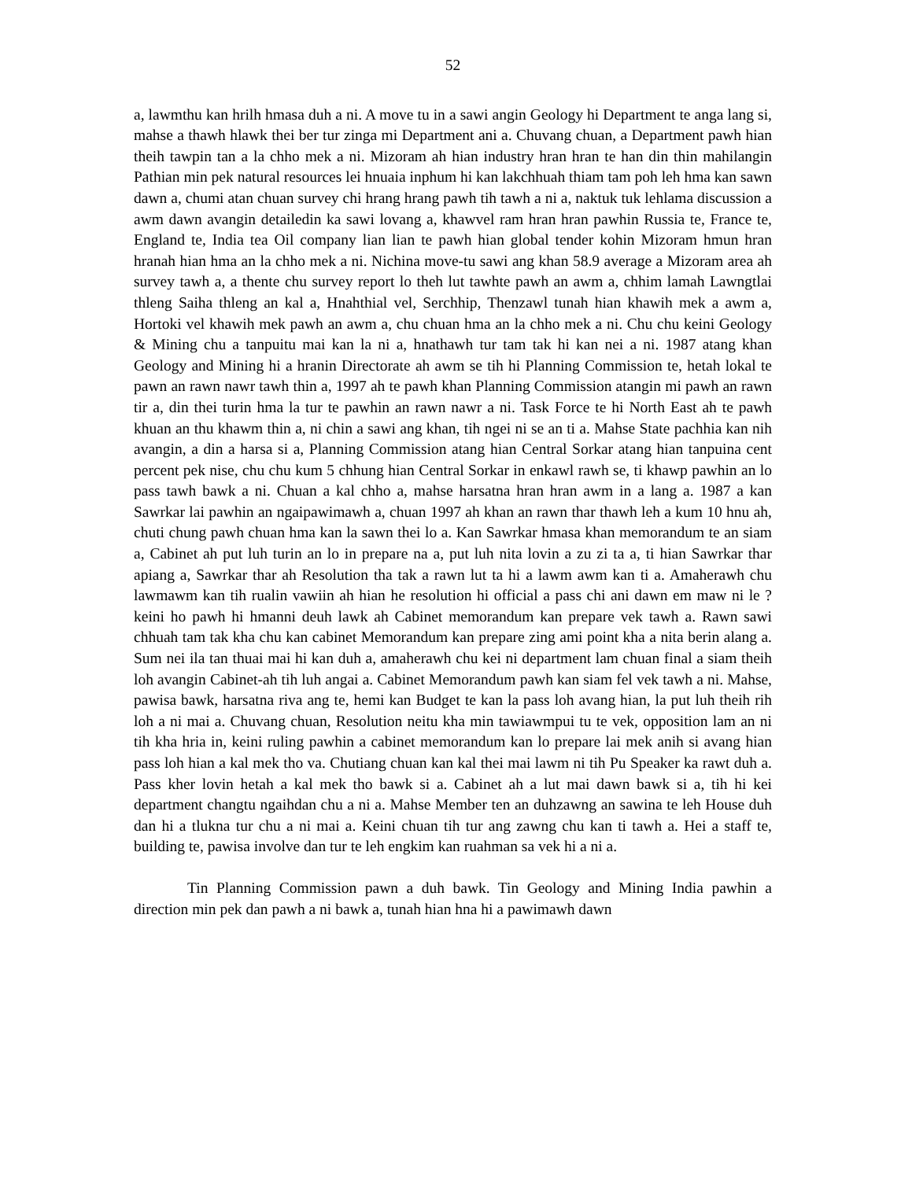52
a, lawmthu kan hrilh hmasa duh a ni. A move tu in a sawi angin Geology hi Department te anga lang si, mahse a thawh hlawk thei ber tur zinga mi Department ani a. Chuvang chuan, a Department pawh hian theih tawpin tan a la chho mek a ni. Mizoram ah hian industry hran hran te han din thin mahilangin Pathian min pek natural resources lei hnuaia inphum hi kan lakchhuah thiam tam poh leh hma kan sawn dawn a, chumi atan chuan survey chi hrang hrang pawh tih tawh a ni a, naktuk tuk lehlama discussion a awm dawn avangin detailedin ka sawi lovang a, khawvel ram hran hran pawhin Russia te, France te, England te, India tea Oil company lian lian te pawh hian global tender kohin Mizoram hmun hran hranah hian hma an la chho mek a ni. Nichina move-tu sawi ang khan 58.9 average a Mizoram area ah survey tawh a, a thente chu survey report lo theh lut tawhte pawh an awm a, chhim lamah Lawngtlai thleng Saiha thleng an kal a, Hnahthial vel, Serchhip, Thenzawl tunah hian khawih mek a awm a, Hortoki vel khawih mek pawh an awm a, chu chuan hma an la chho mek a ni. Chu chu keini Geology & Mining chu a tanpuitu mai kan la ni a, hnathawh tur tam tak hi kan nei a ni. 1987 atang khan Geology and Mining hi a hranin Directorate ah awm se tih hi Planning Commission te, hetah lokal te pawn an rawn nawr tawh thin a, 1997 ah te pawh khan Planning Commission atangin mi pawh an rawn tir a, din thei turin hma la tur te pawhin an rawn nawr a ni. Task Force te hi North East ah te pawh khuan an thu khawm thin a, ni chin a sawi ang khan, tih ngei ni se an ti a. Mahse State pachhia kan nih avangin, a din a harsa si a, Planning Commission atang hian Central Sorkar atang hian tanpuina cent percent pek nise, chu chu kum 5 chhung hian Central Sorkar in enkawl rawh se, ti khawp pawhin an lo pass tawh bawk a ni. Chuan a kal chho a, mahse harsatna hran hran awm in a lang a. 1987 a kan Sawrkar lai pawhin an ngaipawimawh a, chuan 1997 ah khan an rawn thar thawh leh a kum 10 hnu ah, chuti chung pawh chuan hma kan la sawn thei lo a. Kan Sawrkar hmasa khan memorandum te an siam a, Cabinet ah put luh turin an lo in prepare na a, put luh nita lovin a zu zi ta a, ti hian Sawrkar thar apiang a, Sawrkar thar ah Resolution tha tak a rawn lut ta hi a lawm awm kan ti a. Amaherawh chu lawmawm kan tih rualin vawiin ah hian he resolution hi official a pass chi ani dawn em maw ni le ? keini ho pawh hi hmanni deuh lawk ah Cabinet memorandum kan prepare vek tawh a. Rawn sawi chhuah tam tak kha chu kan cabinet Memorandum kan prepare zing ami point kha a nita berin alang a. Sum nei ila tan thuai mai hi kan duh a, amaherawh chu kei ni department lam chuan final a siam theih loh avangin Cabinet-ah tih luh angai a. Cabinet Memorandum pawh kan siam fel vek tawh a ni. Mahse, pawisa bawk, harsatna riva ang te, hemi kan Budget te kan la pass loh avang hian, la put luh theih rih loh a ni mai a. Chuvang chuan, Resolution neitu kha min tawiawmpui tu te vek, opposition lam an ni tih kha hria in, keini ruling pawhin a cabinet memorandum kan lo prepare lai mek anih si avang hian pass loh hian a kal mek tho va. Chutiang chuan kan kal thei mai lawm ni tih Pu Speaker ka rawt duh a. Pass kher lovin hetah a kal mek tho bawk si a. Cabinet ah a lut mai dawn bawk si a, tih hi kei department changtu ngaihdan chu a ni a. Mahse Member ten an duhzawng an sawina te leh House duh dan hi a tlukna tur chu a ni mai a. Keini chuan tih tur ang zawng chu kan ti tawh a. Hei a staff te, building te, pawisa involve dan tur te leh engkim kan ruahman sa vek hi a ni a.
Tin Planning Commission pawn a duh bawk. Tin Geology and Mining India pawhin a direction min pek dan pawh a ni bawk a, tunah hian hna hi a pawimawh dawn